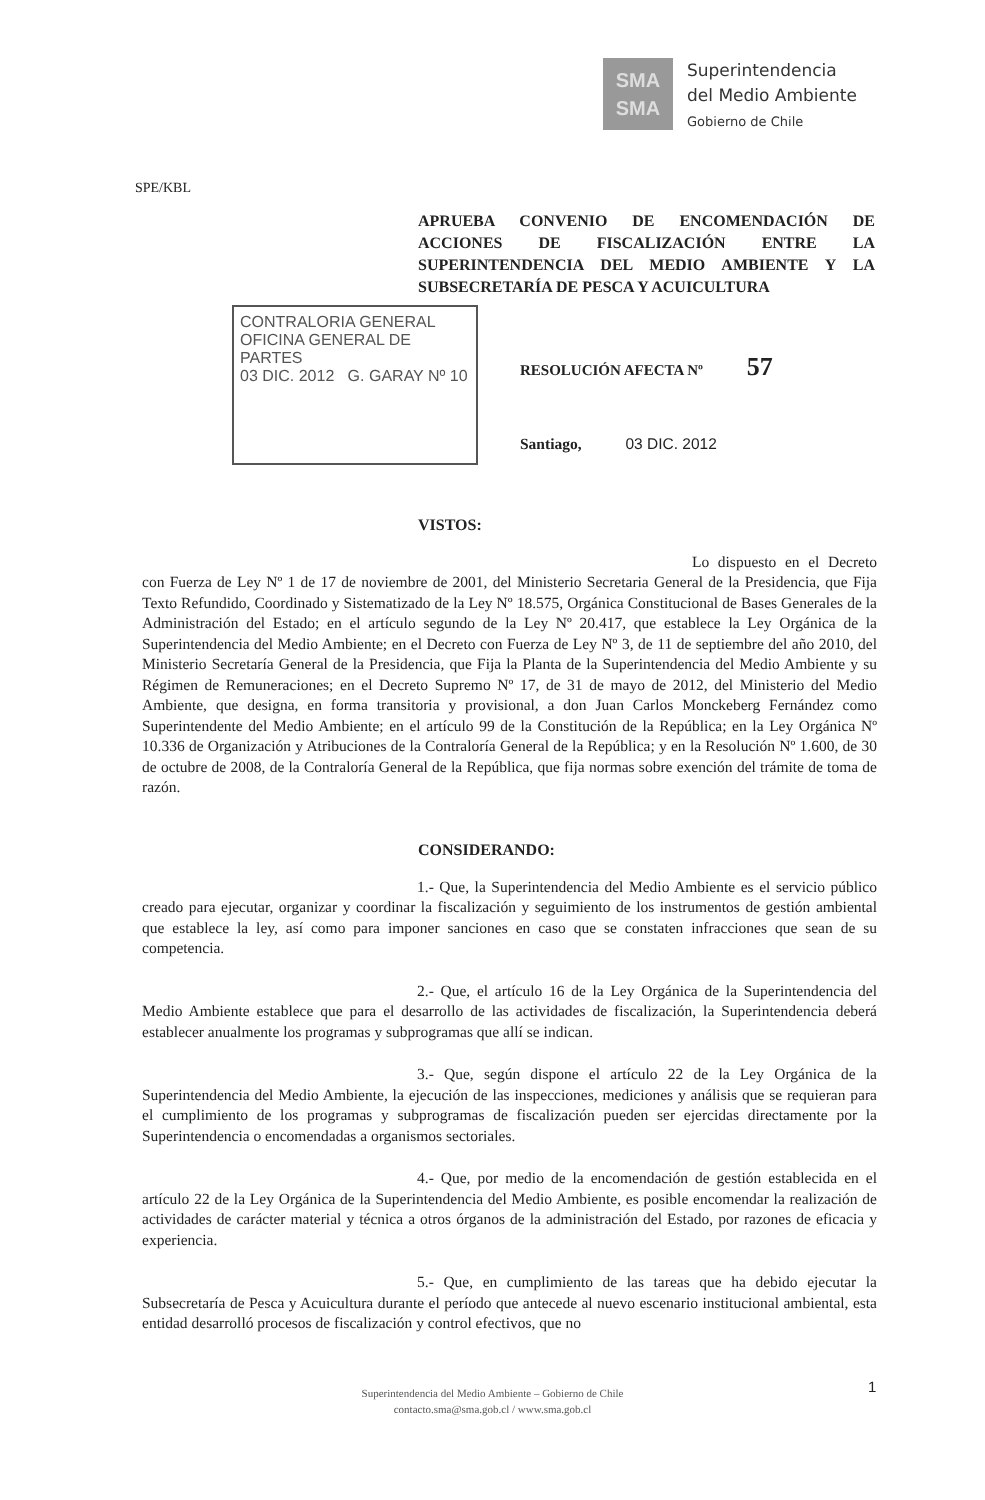SMA
SMA
Superintendencia
del Medio Ambiente
Gobierno de Chile
SPE/KBL
APRUEBA CONVENIO DE ENCOMENDACIÓN DE ACCIONES DE FISCALIZACIÓN ENTRE LA SUPERINTENDENCIA DEL MEDIO AMBIENTE Y LA SUBSECRETARÍA DE PESCA Y ACUICULTURA
CONTRALORIA GENERAL
OFICINA GENERAL DE PARTES
03 DIC. 2012 G. GARAY Nº 10
RESOLUCIÓN AFECTA Nº 57
Santiago, 03 DIC. 2012
VISTOS:
Lo dispuesto en el Decreto con Fuerza de Ley Nº 1 de 17 de noviembre de 2001, del Ministerio Secretaria General de la Presidencia, que Fija Texto Refundido, Coordinado y Sistematizado de la Ley Nº 18.575, Orgánica Constitucional de Bases Generales de la Administración del Estado; en el artículo segundo de la Ley Nº 20.417, que establece la Ley Orgánica de la Superintendencia del Medio Ambiente; en el Decreto con Fuerza de Ley Nº 3, de 11 de septiembre del año 2010, del Ministerio Secretaría General de la Presidencia, que Fija la Planta de la Superintendencia del Medio Ambiente y su Régimen de Remuneraciones; en el Decreto Supremo Nº 17, de 31 de mayo de 2012, del Ministerio del Medio Ambiente, que designa, en forma transitoria y provisional, a don Juan Carlos Monckeberg Fernández como Superintendente del Medio Ambiente; en el artículo 99 de la Constitución de la República; en la Ley Orgánica Nº 10.336 de Organización y Atribuciones de la Contraloría General de la República; y en la Resolución Nº 1.600, de 30 de octubre de 2008, de la Contraloría General de la República, que fija normas sobre exención del trámite de toma de razón.
CONSIDERANDO:
1.- Que, la Superintendencia del Medio Ambiente es el servicio público creado para ejecutar, organizar y coordinar la fiscalización y seguimiento de los instrumentos de gestión ambiental que establece la ley, así como para imponer sanciones en caso que se constaten infracciones que sean de su competencia.
2.- Que, el artículo 16 de la Ley Orgánica de la Superintendencia del Medio Ambiente establece que para el desarrollo de las actividades de fiscalización, la Superintendencia deberá establecer anualmente los programas y subprogramas que allí se indican.
3.- Que, según dispone el artículo 22 de la Ley Orgánica de la Superintendencia del Medio Ambiente, la ejecución de las inspecciones, mediciones y análisis que se requieran para el cumplimiento de los programas y subprogramas de fiscalización pueden ser ejercidas directamente por la Superintendencia o encomendadas a organismos sectoriales.
4.- Que, por medio de la encomendación de gestión establecida en el artículo 22 de la Ley Orgánica de la Superintendencia del Medio Ambiente, es posible encomendar la realización de actividades de carácter material y técnica a otros órganos de la administración del Estado, por razones de eficacia y experiencia.
5.- Que, en cumplimiento de las tareas que ha debido ejecutar la Subsecretaría de Pesca y Acuicultura durante el período que antecede al nuevo escenario institucional ambiental, esta entidad desarrolló procesos de fiscalización y control efectivos, que no
1
Superintendencia del Medio Ambiente – Gobierno de Chile
contacto.sma@sma.gob.cl / www.sma.gob.cl